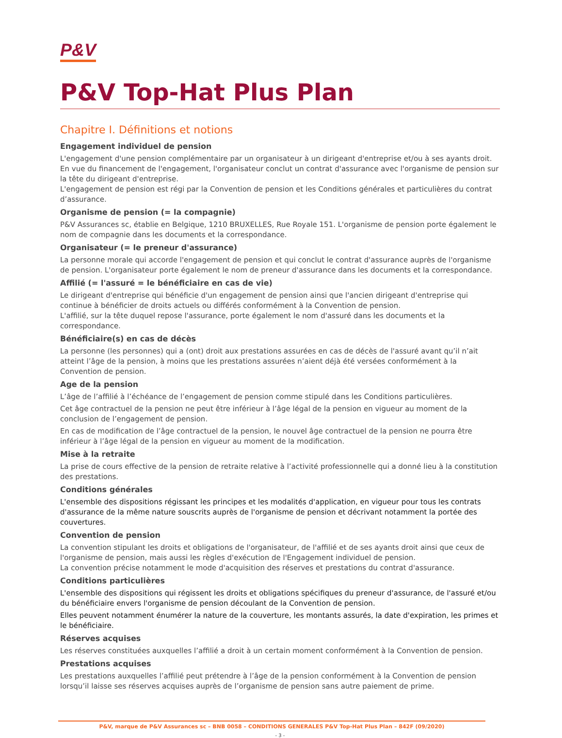P&V
P&V Top-Hat Plus Plan
Chapitre I. Définitions et notions
Engagement individuel de pension
L'engagement d'une pension complémentaire par un organisateur à un dirigeant d'entreprise et/ou à ses ayants droit. En vue du financement de l'engagement, l'organisateur conclut un contrat d'assurance avec l'organisme de pension sur la tête du dirigeant d'entreprise.
L'engagement de pension est régi par la Convention de pension et les Conditions générales et particulières du contrat d’assurance.
Organisme de pension (= la compagnie)
P&V Assurances sc, établie en Belgique, 1210 BRUXELLES, Rue Royale 151. L'organisme de pension porte également le nom de compagnie dans les documents et la correspondance.
Organisateur (= le preneur d'assurance)
La personne morale qui accorde l'engagement de pension et qui conclut le contrat d'assurance auprès de l'organisme de pension. L'organisateur porte également le nom de preneur d'assurance dans les documents et la correspondance.
Affilié (= l'assuré = le bénéficiaire en cas de vie)
Le dirigeant d'entreprise qui bénéficie d'un engagement de pension ainsi que l'ancien dirigeant d'entreprise qui continue à bénéficier de droits actuels ou différés conformément à la Convention de pension.
L'affilié, sur la tête duquel repose l'assurance, porte également le nom d'assuré dans les documents et la correspondance.
Bénéficiaire(s) en cas de décès
La personne (les personnes) qui a (ont) droit aux prestations assurées en cas de décès de l'assuré avant qu’il n’ait atteint l’âge de la pension, à moins que les prestations assurées n’aient déjà été versées conformément à la Convention de pension.
Age de la pension
L’âge de l’affilié à l’échéance de l’engagement de pension comme stipulé dans les Conditions particulières.
Cet âge contractuel de la pension ne peut être inférieur à l’âge légal de la pension en vigueur au moment de la conclusion de l’engagement de pension.
En cas de modification de l’âge contractuel de la pension, le nouvel âge contractuel de la pension ne pourra être inférieur à l’âge légal de la pension en vigueur au moment de la modification.
Mise à la retraite
La prise de cours effective de la pension de retraite relative à l’activité professionnelle qui a donné lieu à la constitution des prestations.
Conditions générales
L'ensemble des dispositions régissant les principes et les modalités d'application, en vigueur pour tous les contrats d'assurance de la même nature souscrits auprès de l'organisme de pension et décrivant notamment la portée des couvertures.
Convention de pension
La convention stipulant les droits et obligations de l'organisateur, de l'affilié et de ses ayants droit ainsi que ceux de l'organisme de pension, mais aussi les règles d'exécution de l'Engagement individuel de pension.
La convention précise notamment le mode d'acquisition des réserves et prestations du contrat d'assurance.
Conditions particulières
L'ensemble des dispositions qui régissent les droits et obligations spécifiques du preneur d'assurance, de l'assuré et/ou du bénéficiaire envers l'organisme de pension découlant de la Convention de pension.
Elles peuvent notamment énumérer la nature de la couverture, les montants assurés, la date d'expiration, les primes et le bénéficiaire.
Réserves acquises
Les réserves constituées auxquelles l’affilié a droit à un certain moment conformément à la Convention de pension.
Prestations acquises
Les prestations auxquelles l’affilié peut prétendre à l’âge de la pension conformément à la Convention de pension lorsqu’il laisse ses réserves acquises auprès de l’organisme de pension sans autre paiement de prime.
P&V, marque de P&V Assurances sc – BNB 0058 – CONDITIONS GENERALES P&V Top-Hat Plus Plan – 842F (09/2020)
- 3 -